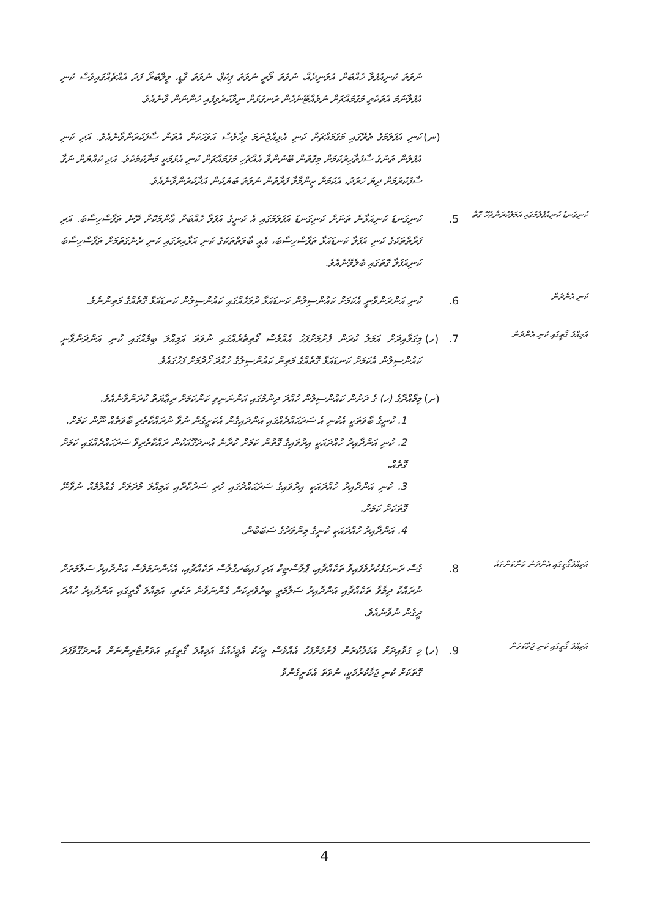ނުވަތަ ކުނިއުފުލާ ހެއްބަށް އުވަނިދެއް، ނުވަތަ ލޯރީ ނުވަތަ ޕިކަޕް، ނުވަތަ ގާޑީ، ވީލްބަރޯ ފަދަ އެއްޗެއްގައިވެސް ކުނި އުފުލާނަމަ އެތަކެތި މަގުމައްޗަށް ނުވެއްޓޭނެހެން ރަނގަޅަށް ނިވާކުރެވިފައި ހުންނަން ވާނެއެވެ.
(ނ)
ކުނި އުފުލުމުގެ ތެރޭގައި މަގުމައްޗަށް ކުނި އެޅިއްޖެނަމަ ވިހާވެސް އަވަހަކަށް އެތަން ސާފުކުރަންވާނެއެވެ. އަދި ކުނި އުފުލުން ތަނުގެ ސާފުތާހިރުކަމަށް މިގޮތުން ބޭނުންވާ އެއްޗެހި މަގުމައްޗަށް ކުނި އެޅުމަކީ މަނާކަމެކެވެ. އަދި ކުއްޔަށް ނަގާ ސާފުކުރުމަށް ދިޔަ ހަރަދު، އެކަމަށް ޒިންމާވާ ފަރާތުން ނުވަތަ ބަޔަކުން އަދާކުރަންވާނެއެވެ.
ކުނިގަނޑު ކުނިއުފުލުމުގައި އަމަލުކުރަންޖެހޭ ގޮތް
5.
ކުނިގަނޑު ކުނިއަޅާނެ ތަނަށް ކުނިގަނޑު އުފުލުމުގައި އެ ކުނީގެ އުފުލާ ހެއްބަށް ޢާންމުކޮށް ދޭނެ ތަފާސްހިސާބު. އަދި ފަރާތްތަކުގެ ކުނި އުފުލާ ކަނޑައަޅާ ތަފާސްހިސާބު، އެއީ ބާވަތްތަކުގެ ކުނި އަޅާއިރުގައި ކުނި ދެނެގަތުމަށް ތަފާސްހިސާބު ކުނިއުފުލާ ގޮތުގައި ބެލެވޭނެއެވެ.
ކުނި އެންދުން
6.
ކުނި އަންދަންވާނީ އެކަމަށް ކައުންސިލުން ކަނޑައަޅާ ދުވަހެއްގައި ކައުންސިލުން ކަނޑައަޅާ ގޮތެއްގެ މަތިންނެވެ.
އަމިއްލަ ގޯތީގައި ކުނި އެންދުން
7.
(ހ)
މިގަވާއިދަށް އަމަލު ކުރަން ފެށުމަށްފަހު އެއްވެސް ގޯތިތެރެއްގައި ނުވަތަ އަމިއްލަ ބިމެއްގައި ކުނި އަންދަންވާނީ ކައުންސިލުން އެކަމަށް ކަނޑައަޅާ ގޮތެއްގެ މަތިން ކައުންސިލުގެ ހުއްދަ ހޯދުމަށް ފަހުގައެވެ.
(ށ)
މިމާއްދާގެ (ހ) ގެ ދަށުން ކައުންސިލުން ހުއްދަ ދިނުމުގައި އަންނަނިވި ކަންކަމަށް ރިޢާޔަތް ކުރަންވާނެއެވެ.
1. ކުނީގެ ބާވަތަކީ އެކުނި އެ ސަރަޙައްދެއްގައި އަންދައިގެން އެކަށީގެން ނުވާ ނުރައްކާތެރި ބާވަތެއް ނޫން ކަމަށް.
2. ކުނި އަންދާއިރު ހުއްދައަކީ އިރުވައިގެ ގޮތުން ކަމަށް ކުރާނެ އުނދަގޫއަކުން ރައްކާތެރިވާ ސަރަޙައްދެއްގައި ކަމަށް ގޮތެއް.
3. ކުނި އަންދާއިރު ހުއްދައަކީ އިރުވައިގެ ސަރަޙައްދުގައި ހުރި ސަރުކާރާއި އަމިއްލަ މުދަލަށް ގެއްލުމެއް ނުވާނޭ ގޮތަކަށް ކަމަށް.
4. އަންދާއިރު ހުއްދައަކީ ކުނީގެ މިންވަރުގެ ސަބަބުން.
އަމިއްލަގޯތީގައި އެންދުން މަނާކަންތައް
8.
ގެސް ރަނގަޅުކުރުވެފައިވާ ތަކެއްޗާއި، ޕްލާސްޓިކް އަދި ފައިބަރގްލާސް ތަކެއްޗާއި، އެހެންނަމަވެސް އަންދާއިރު ސަލާމަތަށް ނުރައްކާ ދިމާވާ ތަކެއްޗާއި އަންދާއިރު ސަލާމަތީ ބިރުވެރިކަން ގެންނަވާނެ ތަކެތި، އަމިއްލަ ގޯތީގައި އަންދާއިރު ހުއްދަ ދީގެން ނުވާނެއެވެ.
އަމިއްލަ ގޯތީގައި ކުނި ޖަމާކުރުން
9.
(ހ)
މި ގަވާއިދަށް އަމަލުކުރަން ފެށުމަށްފަހު އެއްވެސް މީހަކު އެމީހެއްގެ އަމިއްލަ ގޯތީގައި އަވަށްޓެރިންނަށް އުނދަގޫވާފަދަ ގޮތަކަށް ކުނި ޖަމާކުރުމަކީ، ނުވަތަ އެކަށީގެންވާ
4